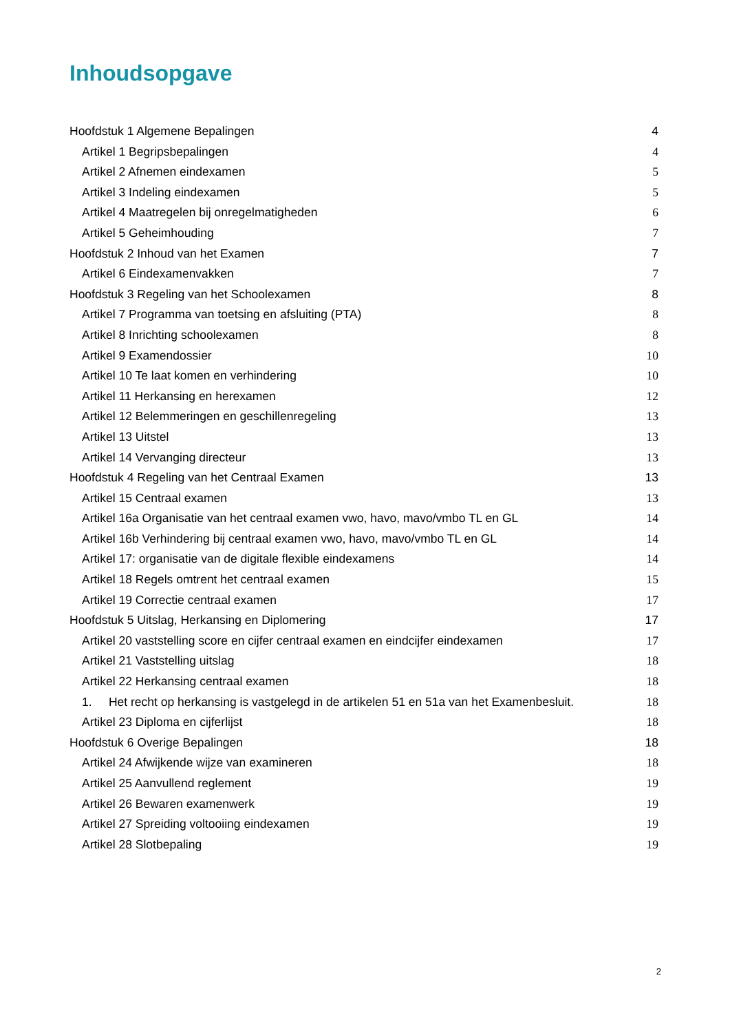Inhoudsopgave
Hoofdstuk 1 Algemene Bepalingen 4
Artikel 1 Begripsbepalingen 4
Artikel 2 Afnemen eindexamen 5
Artikel 3 Indeling eindexamen 5
Artikel 4 Maatregelen bij onregelmatigheden 6
Artikel 5 Geheimhouding 7
Hoofdstuk 2 Inhoud van het Examen 7
Artikel 6 Eindexamenvakken 7
Hoofdstuk 3 Regeling van het Schoolexamen 8
Artikel 7 Programma van toetsing en afsluiting (PTA) 8
Artikel 8 Inrichting schoolexamen 8
Artikel 9 Examendossier 10
Artikel 10 Te laat komen en verhindering 10
Artikel 11 Herkansing en herexamen 12
Artikel 12 Belemmeringen en geschillenregeling 13
Artikel 13 Uitstel 13
Artikel 14 Vervanging directeur 13
Hoofdstuk 4 Regeling van het Centraal Examen 13
Artikel 15 Centraal examen 13
Artikel 16a Organisatie van het centraal examen vwo, havo, mavo/vmbo TL en GL 14
Artikel 16b Verhindering bij centraal examen vwo, havo, mavo/vmbo TL en GL 14
Artikel 17: organisatie van de digitale flexible eindexamens 14
Artikel 18 Regels omtrent het centraal examen 15
Artikel 19 Correctie centraal examen 17
Hoofdstuk 5 Uitslag, Herkansing en Diplomering 17
Artikel 20 vaststelling score en cijfer centraal examen en eindcijfer eindexamen 17
Artikel 21 Vaststelling uitslag 18
Artikel 22 Herkansing centraal examen 18
1. Het recht op herkansing is vastgelegd in de artikelen 51 en 51a van het Examenbesluit. 18
Artikel 23 Diploma en cijferlijst 18
Hoofdstuk 6 Overige Bepalingen 18
Artikel 24 Afwijkende wijze van examineren 18
Artikel 25 Aanvullend reglement 19
Artikel 26 Bewaren examenwerk 19
Artikel 27 Spreiding voltooiing eindexamen 19
Artikel 28 Slotbepaling 19
2